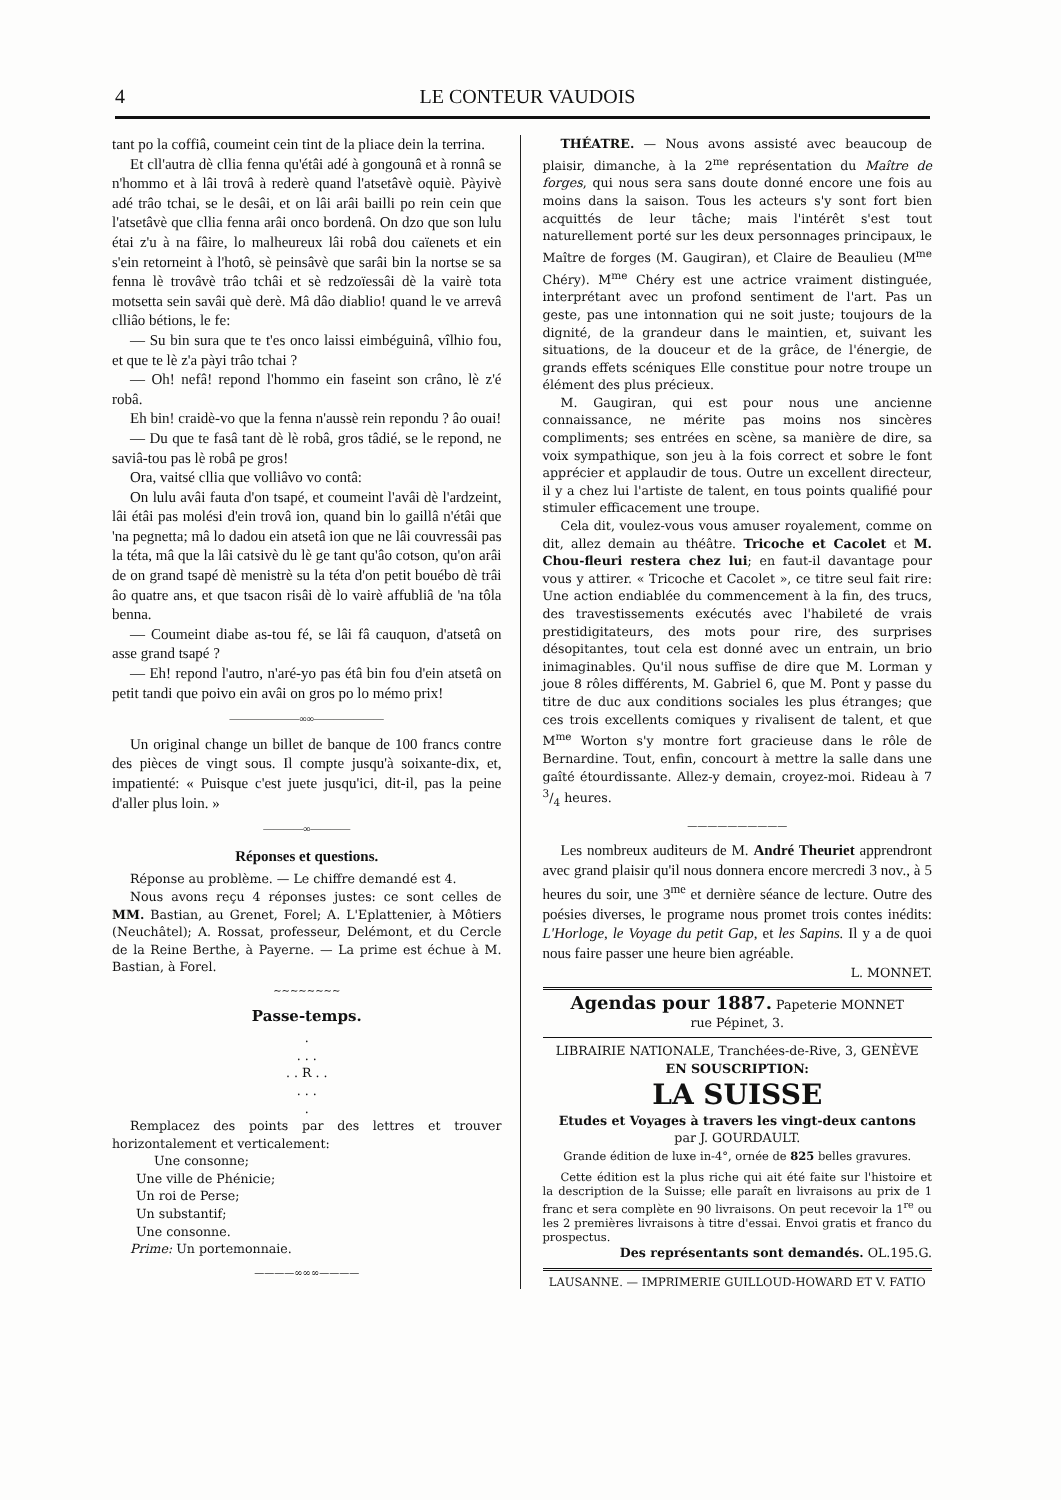4 LE CONTEUR VAUDOIS
tant po la coffiâ, coumeint cein tint de la pliace dein la terrina.
Et cll'autra dè cllia fenna qu'étâi adé à gongounâ et à ronnâ se n'hommo et à lâi trovâ à rederè quand l'atsetâvè oquiè. Pàyivè adé trâo tchai, se le desâi, et on lâi arâi bailli po rein cein que l'atsetâvè que cllia fenna arâi onco bordenâ. On dzo que son lulu étai z'u à na fâire, lo malheureux lâi robâ dou caïenets et ein s'ein retorneint à l'hotô, sè peinsâvè que sarâi bin la nortse se sa fenna lè trovâvè trâo tchâi et sè redzoïessâi dè la vairè tota motsetta sein savâi què derè. Mâ dâo diablio! quand le ve arrevâ clliâo bétions, le fe:
— Su bin sura que te t'es onco laissi eimbéguinâ, vîlhio fou, et que te lè z'a pàyi trâo tchai ?
— Oh! nefâ! repond l'hommo ein faseint son crâno, lè z'é robâ.
Eh bin! craidè-vo que la fenna n'aussè rein repondu ? âo ouai!
— Du que te fasâ tant dè lè robâ, gros tâdié, se le repond, ne saviâ-tou pas lè robâ pe gros!
Ora, vaitsé cllia que volliâvo vo contâ:
On lulu avâi fauta d'on tsapé, et coumeint l'avâi dè l'ardzeint, lâi étâi pas molési d'ein trovâ ion, quand bin lo gaillâ n'étâi que 'na pegnetta; mâ lo dadou ein atsetâ ion que ne lâi couvressâi pas la téta, mâ que la lâi catsivè du lè ge tant qu'âo cotson, qu'on arâi de on grand tsapé dè menistrè su la téta d'on petit bouébo dè trâi âo quatre ans, et que tsacon risâi dè lo vairè affubliâ de 'na tôla benna.
— Coumeint diabe as-tou fé, se lâi fâ cauquon, d'atsetâ on asse grand tsapé ?
— Eh! repond l'autro, n'aré-yo pas étâ bin fou d'ein atsetâ on petit tandi que poivo ein avâi on gros po lo mémo prix!
———————∞∞———————
Un original change un billet de banque de 100 francs contre des pièces de vingt sous. Il compte jusqu'à soixante-dix, et, impatienté: « Puisque c'est juete jusqu'ici, dit-il, pas la peine d'aller plus loin. »
————∞————
Réponses et questions.
Réponse au problème. — Le chiffre demandé est 4.
Nous avons reçu 4 réponses justes: ce sont celles de MM. Bastian, au Grenet, Forel; A. L'Eplattenier, à Môtiers (Neuchâtel); A. Rossat, professeur, Delémont, et du Cercle de la Reine Berthe, à Payerne. — La prime est échue à M. Bastian, à Forel.
~~~~~~~~
Passe-temps.
.
. . .
. . R . .
. . .
.
Remplacez des points par des lettres et trouver horizontalement et verticalement:
Une consonne;
Une ville de Phénicie;
Un roi de Perse;
Un substantif;
Une consonne.
Prime: Un portemonnaie.
————∞∞∞————
THÉATRE. — Nous avons assisté avec beaucoup de plaisir, dimanche, à la 2<sup>me</sup> représentation du Maître de forges, qui nous sera sans doute donné encore une fois au moins dans la saison. Tous les acteurs s'y sont fort bien acquittés de leur tâche; mais l'intérêt s'est tout naturellement porté sur les deux personnages principaux, le Maître de forges (M. Gaugiran), et Claire de Beaulieu (M<sup>me</sup> Chéry). M<sup>me</sup> Chéry est une actrice vraiment distinguée, interprétant avec un profond sentiment de l'art. Pas un geste, pas une intonnation qui ne soit juste; toujours de la dignité, de la grandeur dans le maintien, et, suivant les situations, de la douceur et de la grâce, de l'énergie, de grands effets scéniques Elle constitue pour notre troupe un élément des plus précieux.
M. Gaugiran, qui est pour nous une ancienne connaissance, ne mérite pas moins nos sincères compliments; ses entrées en scène, sa manière de dire, sa voix sympathique, son jeu à la fois correct et sobre le font apprécier et applaudir de tous. Outre un excellent directeur, il y a chez lui l'artiste de talent, en tous points qualifié pour stimuler efficacement une troupe.
Cela dit, voulez-vous vous amuser royalement, comme on dit, allez demain au théâtre. Tricoche et Cacolet et M. Chou-fleuri restera chez lui; en faut-il davantage pour vous y attirer. « Tricoche et Cacolet », ce titre seul fait rire: Une action endiablée du commencement à la fin, des trucs, des travestissements exécutés avec l'habileté de vrais prestidigitateurs, des mots pour rire, des surprises désopitantes, tout cela est donné avec un entrain, un brio inimaginables. Qu'il nous suffise de dire que M. Lorman y joue 8 rôles différents, M. Gabriel 6, que M. Pont y passe du titre de duc aux conditions sociales les plus étranges; que ces trois excellents comiques y rivalisent de talent, et que M<sup>me</sup> Worton s'y montre fort gracieuse dans le rôle de Bernardine. Tout, enfin, concourt à mettre la salle dans une gaîté étourdissante. Allez-y demain, croyez-moi. Rideau à 7 3/4 heures.
——————————
Les nombreux auditeurs de M. André Theuriet apprendront avec grand plaisir qu'il nous donnera encore mercredi 3 nov., à 5 heures du soir, une 3<sup>me</sup> et dernière séance de lecture. Outre des poésies diverses, le programe nous promet trois contes inédits: L'Horloge, le Voyage du petit Gap, et les Sapins. Il y a de quoi nous faire passer une heure bien agréable.
L. MONNET.
Agendas pour 1887. Papeterie MONNET
rue Pépinet, 3.
LIBRAIRIE NATIONALE, Tranchées-de-Rive, 3, GENÈVE
EN SOUSCRIPTION:
LA SUISSE
Etudes et Voyages à travers les vingt-deux cantons
par J. GOURDAULT.
Grande édition de luxe in-4°, ornée de 825 belles gravures.
Cette édition est la plus riche qui ait été faite sur l'histoire et la description de la Suisse; elle paraît en livraisons au prix de 1 franc et sera complète en 90 livraisons. On peut recevoir la 1<sup>re</sup> ou les 2 premières livraisons à titre d'essai. Envoi gratis et franco du prospectus.
Des représentants sont demandés. OL.195.G.
LAUSANNE. — IMPRIMERIE GUILLOUD-HOWARD ET V. FATIO